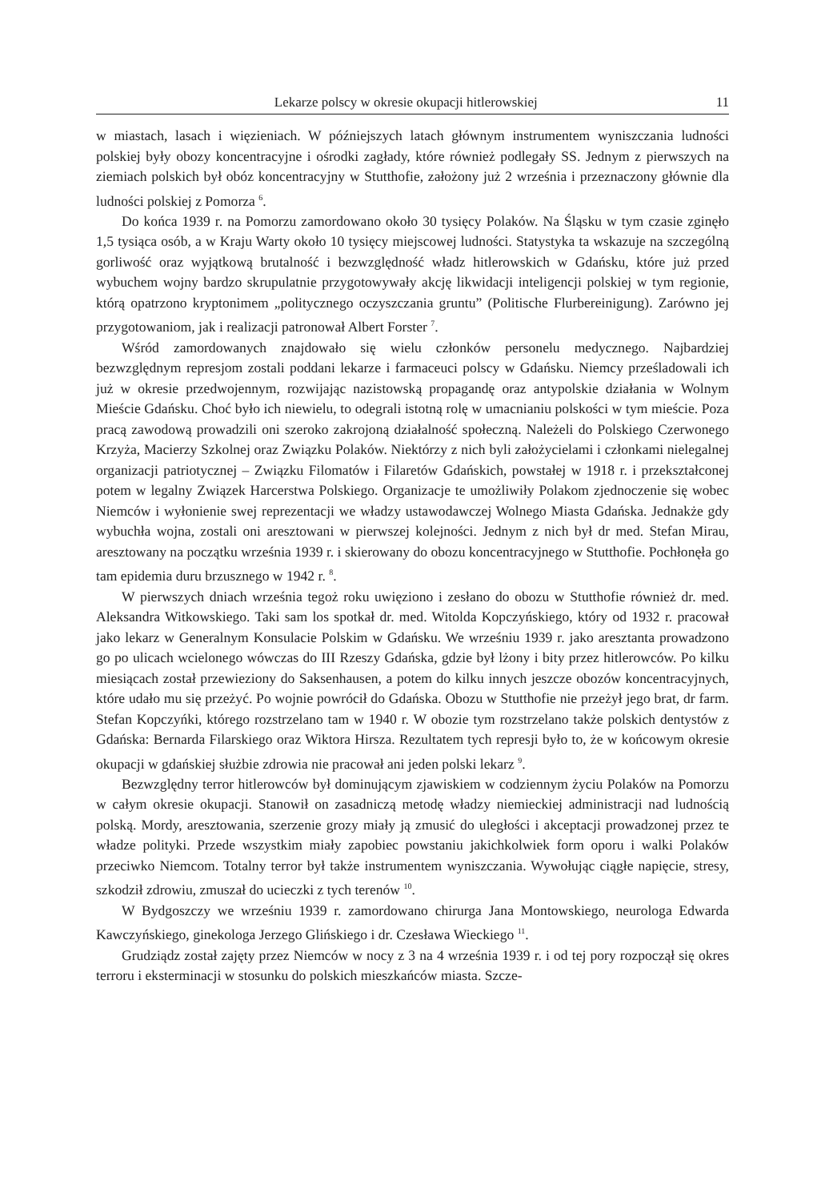Lekarze polscy w okresie okupacji hitlerowskiej 11
w miastach, lasach i więzieniach. W późniejszych latach głównym instrumentem wyniszczania ludności polskiej były obozy koncentracyjne i ośrodki zagłady, które również podlegały SS. Jednym z pierwszych na ziemiach polskich był obóz koncentracyjny w Stutthofie, założony już 2 września i przeznaczony głównie dla ludności polskiej z Pomorza <sup>6</sup>.
Do końca 1939 r. na Pomorzu zamordowano około 30 tysięcy Polaków. Na Śląsku w tym czasie zginęło 1,5 tysiąca osób, a w Kraju Warty około 10 tysięcy miejscowej ludności. Statystyka ta wskazuje na szczególną gorliwość oraz wyjątkową brutalność i bezwzględność władz hitlerowskich w Gdańsku, które już przed wybuchem wojny bardzo skrupulatnie przygotowywały akcję likwidacji inteligencji polskiej w tym regionie, którą opatrzono kryptonimem „politycznego oczyszczania gruntu” (Politische Flurbereinigung). Zarówno jej przygotowaniom, jak i realizacji patronował Albert Forster <sup>7</sup>.
Wśród zamordowanych znajdowało się wielu członków personelu medycznego. Najbardziej bezwzględnym represjom zostali poddani lekarze i farmaceuci polscy w Gdańsku. Niemcy prześladowali ich już w okresie przedwojennym, rozwijając nazistowską propagandę oraz antypolskie działania w Wolnym Mieście Gdańsku. Choć było ich niewielu, to odegrali istotną rolę w umacnianiu polskości w tym mieście. Poza pracą zawodową prowadzili oni szeroko zakrojoną działalność społeczną. Należeli do Polskiego Czerwonego Krzyża, Macierzy Szkolnej oraz Związku Polaków. Niektórzy z nich byli założycielami i członkami nielegalnej organizacji patriotycznej – Związku Filomatów i Filaretów Gdańskich, powstałej w 1918 r. i przekształconej potem w legalny Związek Harcerstwa Polskiego. Organizacje te umożliwiły Polakom zjednoczenie się wobec Niemców i wyłonienie swej reprezentacji we władzy ustawodawczej Wolnego Miasta Gdańska. Jednakże gdy wybuchła wojna, zostali oni aresztowani w pierwszej kolejności. Jednym z nich był dr med. Stefan Mirau, aresztowany na początku września 1939 r. i skierowany do obozu koncentracyjnego w Stutthofie. Pochłonęła go tam epidemia duru brzusznego w 1942 r. <sup>8</sup>.
W pierwszych dniach września tegoż roku uwięziono i zesłano do obozu w Stutthofie również dr. med. Aleksandra Witkowskiego. Taki sam los spotkał dr. med. Witolda Kopczyńskiego, który od 1932 r. pracował jako lekarz w Generalnym Konsulacie Polskim w Gdańsku. We wrześniu 1939 r. jako aresztanta prowadzono go po ulicach wcielonego wówczas do III Rzeszy Gdańska, gdzie był lżony i bity przez hitlerowców. Po kilku miesiącach został przewieziony do Saksenhausen, a potem do kilku innych jeszcze obozów koncentracyjnych, które udało mu się przeżyć. Po wojnie powrócił do Gdańska. Obozu w Stutthofie nie przeżył jego brat, dr farm. Stefan Kopczyńki, którego rozstrzelano tam w 1940 r. W obozie tym rozstrzelano także polskich dentystów z Gdańska: Bernarda Filarskiego oraz Wiktora Hirsza. Rezultatem tych represji było to, że w końcowym okresie okupacji w gdańskiej służbie zdrowia nie pracował ani jeden polski lekarz <sup>9</sup>.
Bezwzględny terror hitlerowców był dominującym zjawiskiem w codziennym życiu Polaków na Pomorzu w całym okresie okupacji. Stanowił on zasadniczą metodę władzy niemieckiej administracji nad ludnością polską. Mordy, aresztowania, szerzenie grozy miały ją zmusić do uległości i akceptacji prowadzonej przez te władze polityki. Przede wszystkim miały zapobiec powstaniu jakichkolwiek form oporu i walki Polaków przeciwko Niemcom. Totalny terror był także instrumentem wyniszczania. Wywołując ciągłe napięcie, stresy, szkodził zdrowiu, zmuszał do ucieczki z tych terenów <sup>10</sup>.
W Bydgoszczy we wrześniu 1939 r. zamordowano chirurga Jana Montowskiego, neurologa Edwarda Kawczyńskiego, ginekologa Jerzego Glińskiego i dr. Czesława Wieckiego <sup>11</sup>.
Grudziądz został zajęty przez Niemców w nocy z 3 na 4 września 1939 r. i od tej pory rozpoczął się okres terroru i eksterminacji w stosunku do polskich mieszkańców miasta. Szcze-